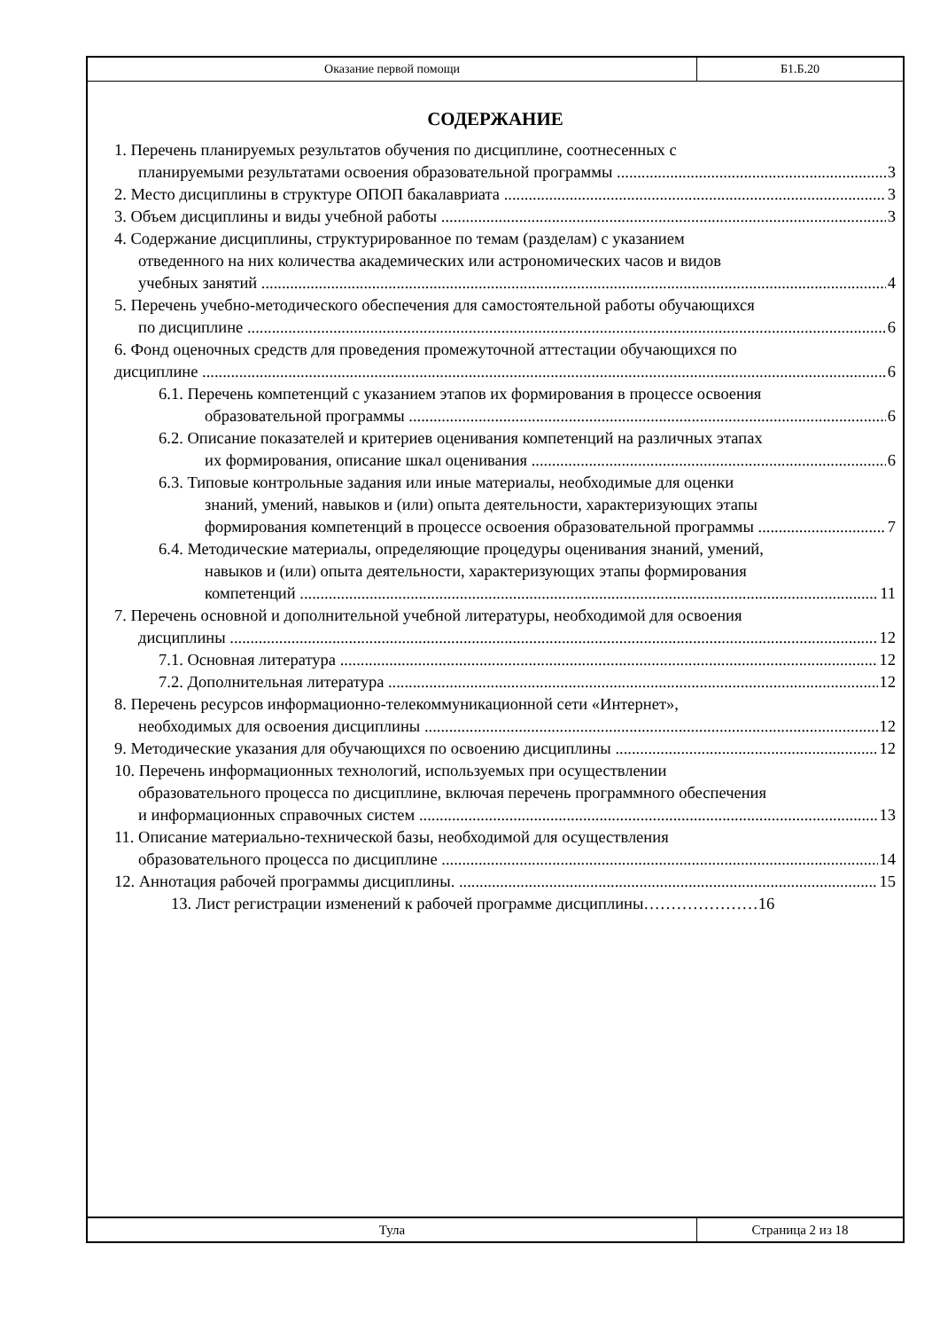Оказание первой помощи
Б1.Б.20
СОДЕРЖАНИЕ
1. Перечень планируемых результатов обучения по дисциплине, соотнесенных с
планируемыми результатами освоения образовательной программы 3
2. Место дисциплины в структуре ОПОП бакалавриата 3
3. Объем дисциплины и виды учебной работы 3
4. Содержание дисциплины, структурированное по темам (разделам) с указанием
отведенного на них количества академических или астрономических часов и видов
учебных занятий 4
5. Перечень учебно-методического обеспечения для самостоятельной работы обучающихся
по дисциплине 6
6. Фонд оценочных средств для проведения промежуточной аттестации обучающихся по
дисциплине 6
6.1. Перечень компетенций с указанием этапов их формирования в процессе освоения
образовательной программы 6
6.2. Описание показателей и критериев оценивания компетенций на различных этапах
их формирования, описание шкал оценивания 6
6.3. Типовые контрольные задания или иные материалы, необходимые для оценки
знаний, умений, навыков и (или) опыта деятельности, характеризующих этапы
формирования компетенций в процессе освоения образовательной программы 7
6.4. Методические материалы, определяющие процедуры оценивания знаний, умений,
навыков и (или) опыта деятельности, характеризующих этапы формирования
компетенций 11
7. Перечень основной и дополнительной учебной литературы, необходимой для освоения
дисциплины 12
7.1. Основная литература 12
7.2. Дополнительная литература 12
8. Перечень ресурсов информационно-телекоммуникационной сети «Интернет»,
необходимых для освоения дисциплины 12
9. Методические указания для обучающихся по освоению дисциплины 12
10. Перечень информационных технологий, используемых при осуществлении
образовательного процесса по дисциплине, включая перечень программного обеспечения
и информационных справочных систем 13
11. Описание материально-технической базы, необходимой для осуществления
образовательного процесса по дисциплине 14
12. Аннотация рабочей программы дисциплины. 15
13. Лист регистрации изменений к рабочей программе дисциплины…………………16
Тула
Страница 2 из 18